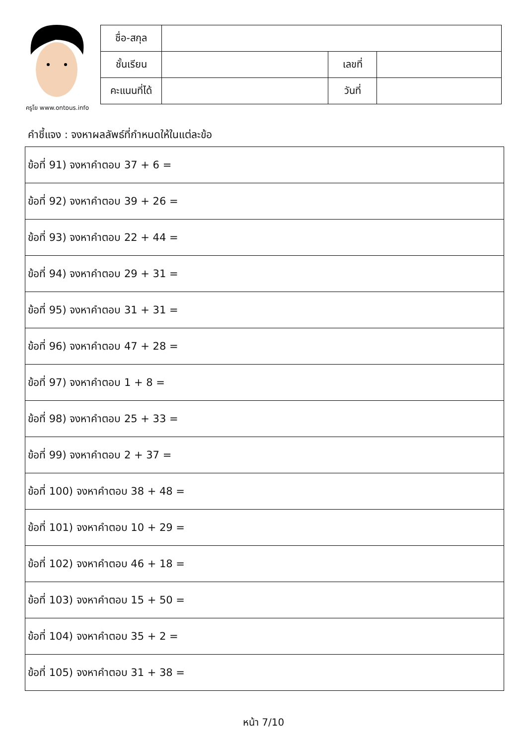ครูโย www.ontous.info
| ชื่อ-สกุล | | | |
| ชั้นเรียน | | เลขที่ | |
| คะแนนที่ได้ | | วันที่ | |
คำชี้แจง : จงหาผลลัพธ์ที่กำหนดให้ในแต่ละข้อ
| ข้อที่ 91) จงหาคำตอบ 37 + 6 = |
| ข้อที่ 92) จงหาคำตอบ 39 + 26 = |
| ข้อที่ 93) จงหาคำตอบ 22 + 44 = |
| ข้อที่ 94) จงหาคำตอบ 29 + 31 = |
| ข้อที่ 95) จงหาคำตอบ 31 + 31 = |
| ข้อที่ 96) จงหาคำตอบ 47 + 28 = |
| ข้อที่ 97) จงหาคำตอบ 1 + 8 = |
| ข้อที่ 98) จงหาคำตอบ 25 + 33 = |
| ข้อที่ 99) จงหาคำตอบ 2 + 37 = |
| ข้อที่ 100) จงหาคำตอบ 38 + 48 = |
| ข้อที่ 101) จงหาคำตอบ 10 + 29 = |
| ข้อที่ 102) จงหาคำตอบ 46 + 18 = |
| ข้อที่ 103) จงหาคำตอบ 15 + 50 = |
| ข้อที่ 104) จงหาคำตอบ 35 + 2 = |
| ข้อที่ 105) จงหาคำตอบ 31 + 38 = |
หน้า 7/10